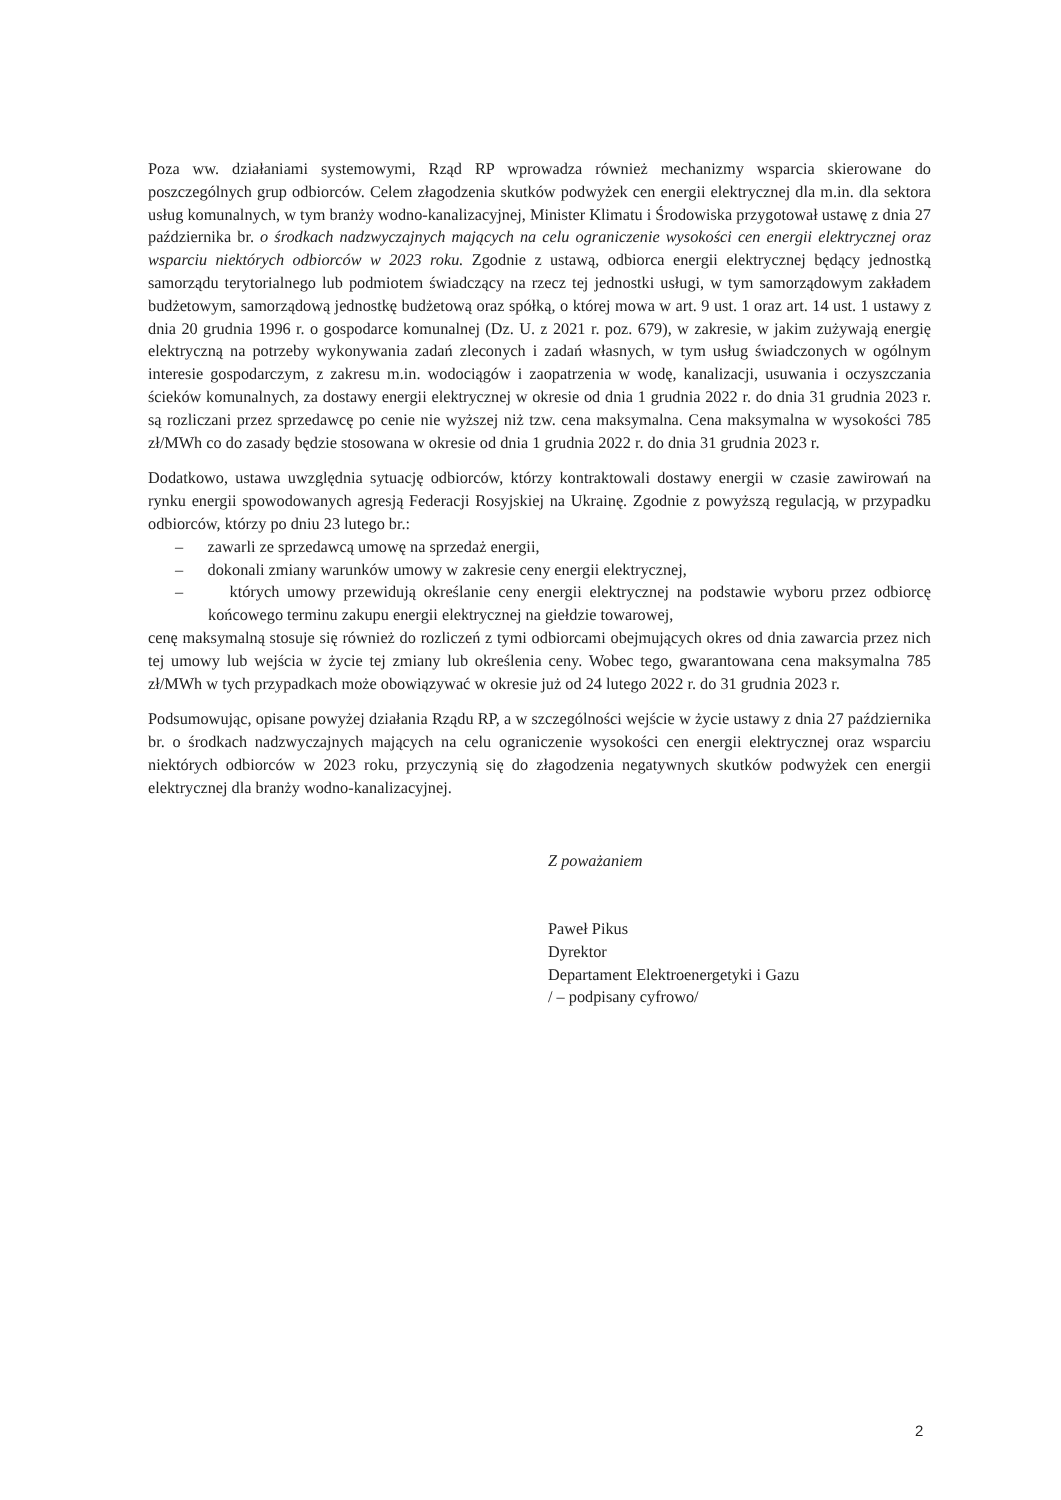Poza ww. działaniami systemowymi, Rząd RP wprowadza również mechanizmy wsparcia skierowane do poszczególnych grup odbiorców. Celem złagodzenia skutków podwyżek cen energii elektrycznej dla m.in. dla sektora usług komunalnych, w tym branży wodno-kanalizacyjnej, Minister Klimatu i Środowiska przygotował ustawę z dnia 27 października br. o środkach nadzwyczajnych mających na celu ograniczenie wysokości cen energii elektrycznej oraz wsparciu niektórych odbiorców w 2023 roku. Zgodnie z ustawą, odbiorca energii elektrycznej będący jednostką samorządu terytorialnego lub podmiotem świadczący na rzecz tej jednostki usługi, w tym samorządowym zakładem budżetowym, samorządową jednostkę budżetową oraz spółką, o której mowa w art. 9 ust. 1 oraz art. 14 ust. 1 ustawy z dnia 20 grudnia 1996 r. o gospodarce komunalnej (Dz. U. z 2021 r. poz. 679), w zakresie, w jakim zużywają energię elektryczną na potrzeby wykonywania zadań zleconych i zadań własnych, w tym usług świadczonych w ogólnym interesie gospodarczym, z zakresu m.in. wodociągów i zaopatrzenia w wodę, kanalizacji, usuwania i oczyszczania ścieków komunalnych, za dostawy energii elektrycznej w okresie od dnia 1 grudnia 2022 r. do dnia 31 grudnia 2023 r. są rozliczani przez sprzedawcę po cenie nie wyższej niż tzw. cena maksymalna. Cena maksymalna w wysokości 785 zł/MWh co do zasady będzie stosowana w okresie od dnia 1 grudnia 2022 r. do dnia 31 grudnia 2023 r.
Dodatkowo, ustawa uwzględnia sytuację odbiorców, którzy kontraktowali dostawy energii w czasie zawirowań na rynku energii spowodowanych agresją Federacji Rosyjskiej na Ukrainę. Zgodnie z powyższą regulacją, w przypadku odbiorców, którzy po dniu 23 lutego br.:
– zawarli ze sprzedawcą umowę na sprzedaż energii,
– dokonali zmiany warunków umowy w zakresie ceny energii elektrycznej,
– których umowy przewidują określanie ceny energii elektrycznej na podstawie wyboru przez odbiorcę końcowego terminu zakupu energii elektrycznej na giełdzie towarowej,
cenę maksymalną stosuje się również do rozliczeń z tymi odbiorcami obejmujących okres od dnia zawarcia przez nich tej umowy lub wejścia w życie tej zmiany lub określenia ceny. Wobec tego, gwarantowana cena maksymalna 785 zł/MWh w tych przypadkach może obowiązywać w okresie już od 24 lutego 2022 r. do 31 grudnia 2023 r.
Podsumowując, opisane powyżej działania Rządu RP, a w szczególności wejście w życie ustawy z dnia 27 października br. o środkach nadzwyczajnych mających na celu ograniczenie wysokości cen energii elektrycznej oraz wsparciu niektórych odbiorców w 2023 roku, przyczynią się do złagodzenia negatywnych skutków podwyżek cen energii elektrycznej dla branży wodno-kanalizacyjnej.
Z poważaniem
Paweł Pikus
Dyrektor
Departament Elektroenergetyki i Gazu
/ – podpisany cyfrowo/
2